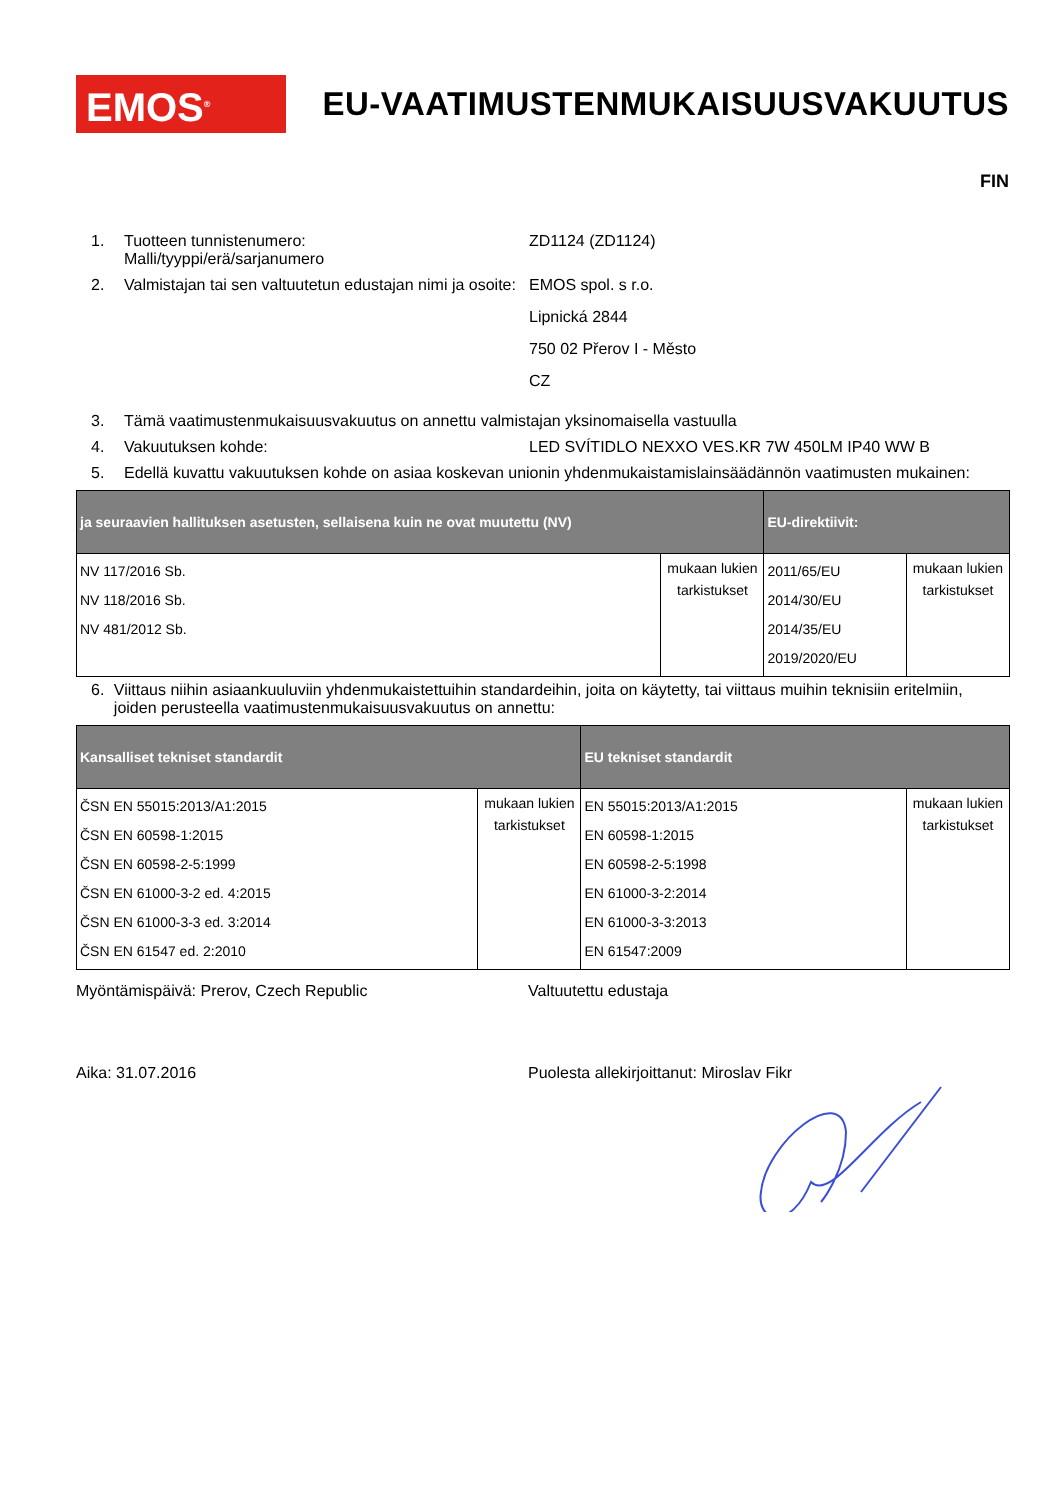EMOS<sup>®</sup>
EU-VAATIMUSTENMUKAISUUSVAKUUTUS
FIN
1. Tuotteen tunnistenumero:
Malli/tyyppi/erä/sarjanumero
ZD1124 (ZD1124)
2. Valmistajan tai sen valtuutetun edustajan nimi ja osoite:
EMOS spol. s r.o.
Lipnická 2844
750 02 Přerov I - Město
CZ
3. Tämä vaatimustenmukaisuusvakuutus on annettu valmistajan yksinomaisella vastuulla
4. Vakuutuksen kohde: LED SVÍTIDLO NEXXO VES.KR 7W 450LM IP40 WW B
5. Edellä kuvattu vakuutuksen kohde on asiaa koskevan unionin yhdenmukaistamislainsäädännön vaatimusten mukainen:
| ja seuraavien hallituksen asetusten, sellaisena kuin ne ovat muutettu (NV) | | EU-direktiivit: | |
| --- | --- | --- | --- |
| NV 117/2016 Sb. NV 118/2016 Sb. NV 481/2012 Sb. | mukaan lukien tarkistukset | 2011/65/EU 2014/30/EU 2014/35/EU 2019/2020/EU | mukaan lukien tarkistukset |
6. Viittaus niihin asiaankuuluviin yhdenmukaistettuihin standardeihin, joita on käytetty, tai viittaus muihin teknisiin eritelmiin, joiden perusteella vaatimustenmukaisuusvakuutus on annettu:
| Kansalliset tekniset standardit | | EU tekniset standardit | |
| --- | --- | --- | --- |
| ČSN EN 55015:2013/A1:2015 ČSN EN 60598-1:2015 ČSN EN 60598-2-5:1999 ČSN EN 61000-3-2 ed. 4:2015 ČSN EN 61000-3-3 ed. 3:2014 ČSN EN 61547 ed. 2:2010 | mukaan lukien tarkistukset | EN 55015:2013/A1:2015 EN 60598-1:2015 EN 60598-2-5:1998 EN 61000-3-2:2014 EN 61000-3-3:2013 EN 61547:2009 | mukaan lukien tarkistukset |
Myöntämispäivä: Prerov, Czech Republic Valtuutettu edustaja
Aika: 31.07.2016 Puolesta allekirjoittanut: Miroslav Fikr